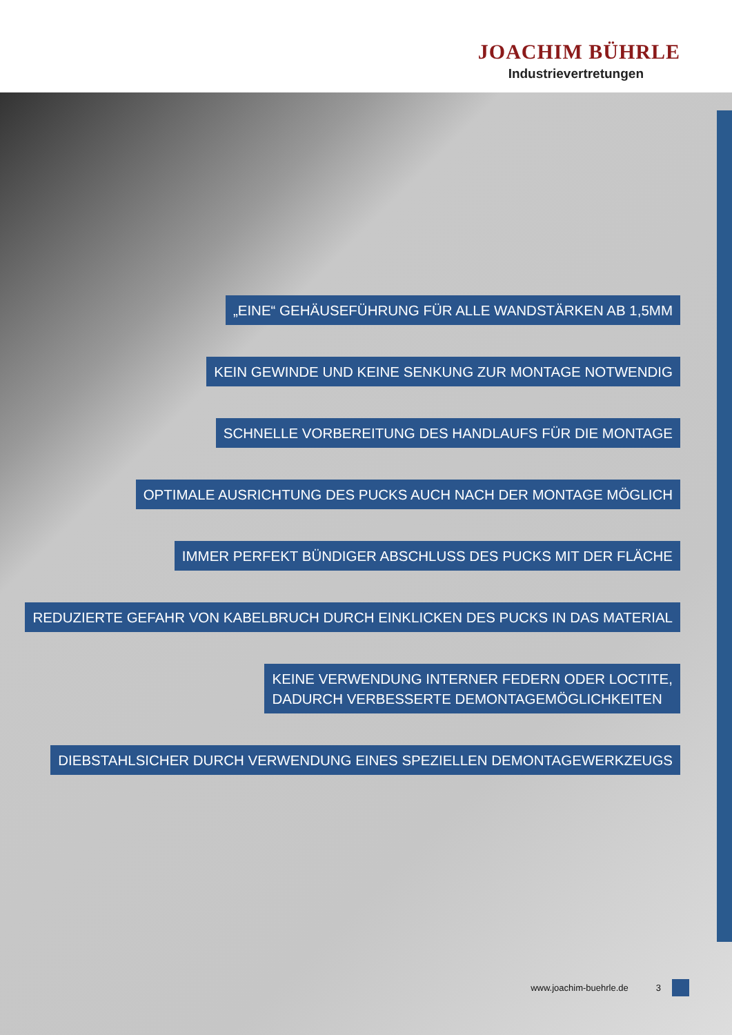JOACHIM BÜHRLE
Industrievertretungen
„EINE“ GEHÄUSEFÜHRUNG FÜR ALLE WANDSTÄRKEN AB 1,5MM
KEIN GEWINDE UND KEINE SENKUNG ZUR MONTAGE NOTWENDIG
SCHNELLE VORBEREITUNG DES HANDLAUFS FÜR DIE MONTAGE
OPTIMALE AUSRICHTUNG DES PUCKS AUCH NACH DER MONTAGE MÖGLICH
IMMER PERFEKT BÜNDIGER ABSCHLUSS DES PUCKS MIT DER FLÄCHE
REDUZIERTE GEFAHR VON KABELBRUCH DURCH EINKLICKEN DES PUCKS IN DAS MATERIAL
KEINE VERWENDUNG INTERNER FEDERN ODER LOCTITE,
DADURCH VERBESSERTE DEMONTAGEMÖGLICHKEITEN
DIEBSTAHLSICHER DURCH VERWENDUNG EINES SPEZIELLEN DEMONTAGEWERKZEUGS
www.joachim-buehrle.de 3